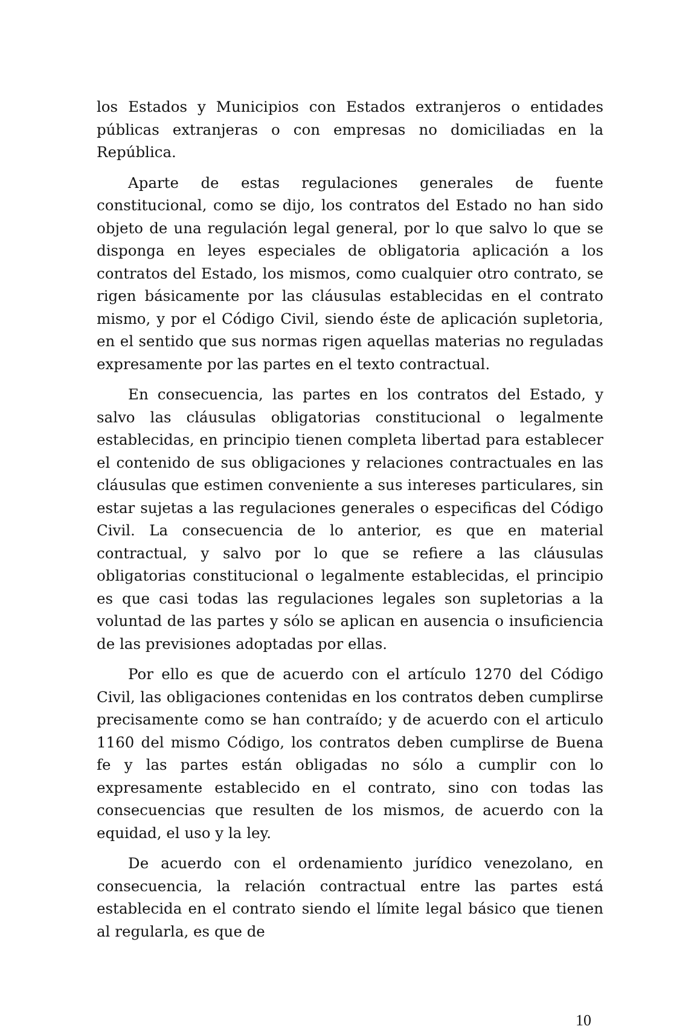los Estados y Municipios con Estados extranjeros o entidades públicas extranjeras o con empresas no domiciliadas en la República.
Aparte de estas regulaciones generales de fuente constitucional, como se dijo, los contratos del Estado no han sido objeto de una regulación legal general, por lo que salvo lo que se disponga en leyes especiales de obligatoria aplicación a los contratos del Estado, los mismos, como cualquier otro contrato, se rigen básicamente por las cláusulas establecidas en el contrato mismo, y por el Código Civil, siendo éste de aplicación supletoria, en el sentido que sus normas rigen aquellas materias no reguladas expresamente por las partes en el texto contractual.
En consecuencia, las partes en los contratos del Estado, y salvo las cláusulas obligatorias constitucional o legalmente establecidas, en principio tienen completa libertad para establecer el contenido de sus obligaciones y relaciones contractuales en las cláusulas que estimen conveniente a sus intereses particulares, sin estar sujetas a las regulaciones generales o especificas del Código Civil. La consecuencia de lo anterior, es que en material contractual, y salvo por lo que se refiere a las cláusulas obligatorias constitucional o legalmente establecidas, el principio es que casi todas las regulaciones legales son supletorias a la voluntad de las partes y sólo se aplican en ausencia o insuficiencia de las previsiones adoptadas por ellas.
Por ello es que de acuerdo con el artículo 1270 del Código Civil, las obligaciones contenidas en los contratos deben cumplirse precisamente como se han contraído; y de acuerdo con el articulo 1160 del mismo Código, los contratos deben cumplirse de Buena fe y las partes están obligadas no sólo a cumplir con lo expresamente establecido en el contrato, sino con todas las consecuencias que resulten de los mismos, de acuerdo con la equidad, el uso y la ley.
De acuerdo con el ordenamiento jurídico venezolano, en consecuencia, la relación contractual entre las partes está establecida en el contrato siendo el límite legal básico que tienen al regularla, es que de
10